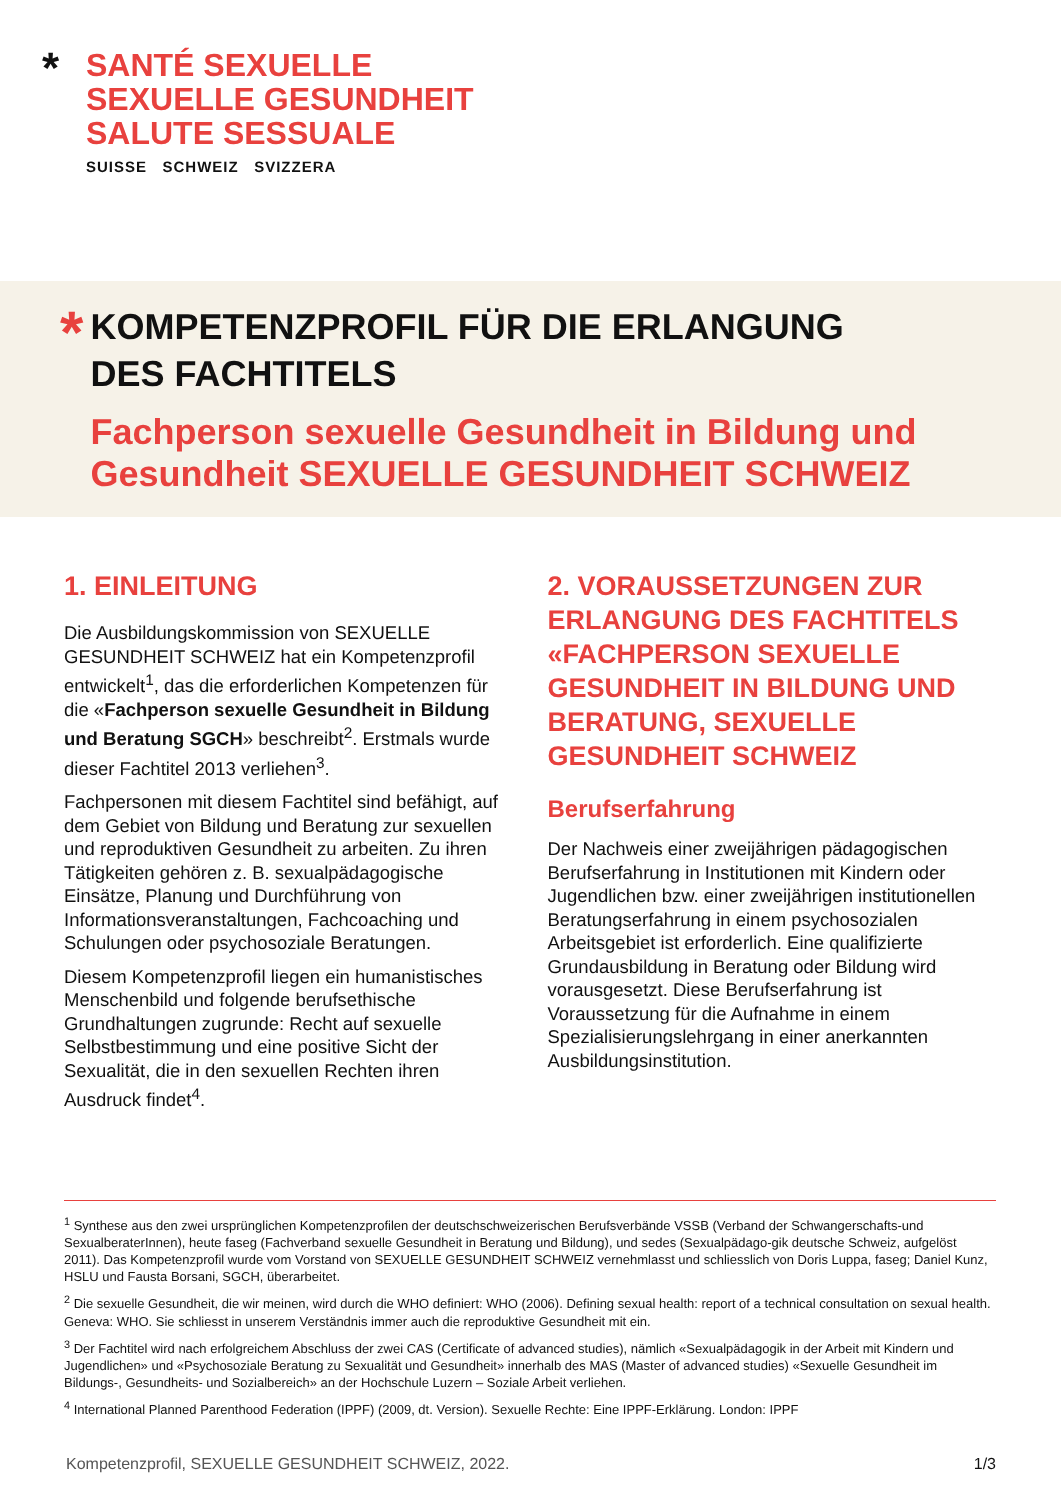*
SANTÉ SEXUELLE
SEXUELLE GESUNDHEIT
SALUTE SESSUALE
SUISSE SCHWEIZ SVIZZERA
*
KOMPETENZPROFIL FÜR DIE ERLANGUNG
DES FACHTITELS
Fachperson sexuelle Gesundheit in Bildung und Gesundheit SEXUELLE GESUNDHEIT SCHWEIZ
1. EINLEITUNG
Die Ausbildungskommission von SEXUELLE GESUNDHEIT SCHWEIZ hat ein Kompetenzprofil entwickelt<sup>1</sup>, das die erforderlichen Kompetenzen für die «Fachperson sexuelle Gesundheit in Bildung und Beratung SGCH» beschreibt<sup>2</sup>. Erstmals wurde dieser Fachtitel 2013 verliehen<sup>3</sup>.
Fachpersonen mit diesem Fachtitel sind befähigt, auf dem Gebiet von Bildung und Beratung zur sexuellen und reproduktiven Gesundheit zu arbeiten. Zu ihren Tätigkeiten gehören z. B. sexualpädagogische Einsätze, Planung und Durchführung von Informationsveranstaltungen, Fachcoaching und Schulungen oder psychosoziale Beratungen.
Diesem Kompetenzprofil liegen ein humanistisches Menschenbild und folgende berufsethische Grundhaltungen zugrunde: Recht auf sexuelle Selbstbestimmung und eine positive Sicht der Sexualität, die in den sexuellen Rechten ihren Ausdruck findet<sup>4</sup>.
2. VORAUSSETZUNGEN ZUR ERLANGUNG DES FACHTITELS «FACHPERSON SEXUELLE GESUNDHEIT IN BILDUNG UND BERATUNG, SEXUELLE GESUNDHEIT SCHWEIZ
Berufserfahrung
Der Nachweis einer zweijährigen pädagogischen Berufserfahrung in Institutionen mit Kindern oder Jugendlichen bzw. einer zweijährigen institutionellen Beratungserfahrung in einem psychosozialen Arbeitsgebiet ist erforderlich. Eine qualifizierte Grundausbildung in Beratung oder Bildung wird vorausgesetzt. Diese Berufserfahrung ist Voraussetzung für die Aufnahme in einem Spezialisierungslehrgang in einer anerkannten Ausbildungsinstitution.
<sup>1</sup> Synthese aus den zwei ursprünglichen Kompetenzprofilen der deutschschweizerischen Berufsverbände VSSB (Verband der Schwangerschafts-und SexualberaterInnen), heute faseg (Fachverband sexuelle Gesundheit in Beratung und Bildung), und sedes (Sexualpädago-gik deutsche Schweiz, aufgelöst 2011). Das Kompetenzprofil wurde vom Vorstand von SEXUELLE GESUNDHEIT SCHWEIZ vernehmlasst und schliesslich von Doris Luppa, faseg; Daniel Kunz, HSLU und Fausta Borsani, SGCH, überarbeitet.
<sup>2</sup> Die sexuelle Gesundheit, die wir meinen, wird durch die WHO definiert: WHO (2006). Defining sexual health: report of a technical consultation on sexual health. Geneva: WHO. Sie schliesst in unserem Verständnis immer auch die reproduktive Gesundheit mit ein.
<sup>3</sup> Der Fachtitel wird nach erfolgreichem Abschluss der zwei CAS (Certificate of advanced studies), nämlich «Sexualpädagogik in der Arbeit mit Kindern und Jugendlichen» und «Psychosoziale Beratung zu Sexualität und Gesundheit» innerhalb des MAS (Master of advanced studies) «Sexuelle Gesundheit im Bildungs-, Gesundheits- und Sozialbereich» an der Hochschule Luzern – Soziale Arbeit verliehen.
<sup>4</sup> International Planned Parenthood Federation (IPPF) (2009, dt. Version). Sexuelle Rechte: Eine IPPF-Erklärung. London: IPPF
Kompetenzprofil, SEXUELLE GESUNDHEIT SCHWEIZ, 2022. 1/3